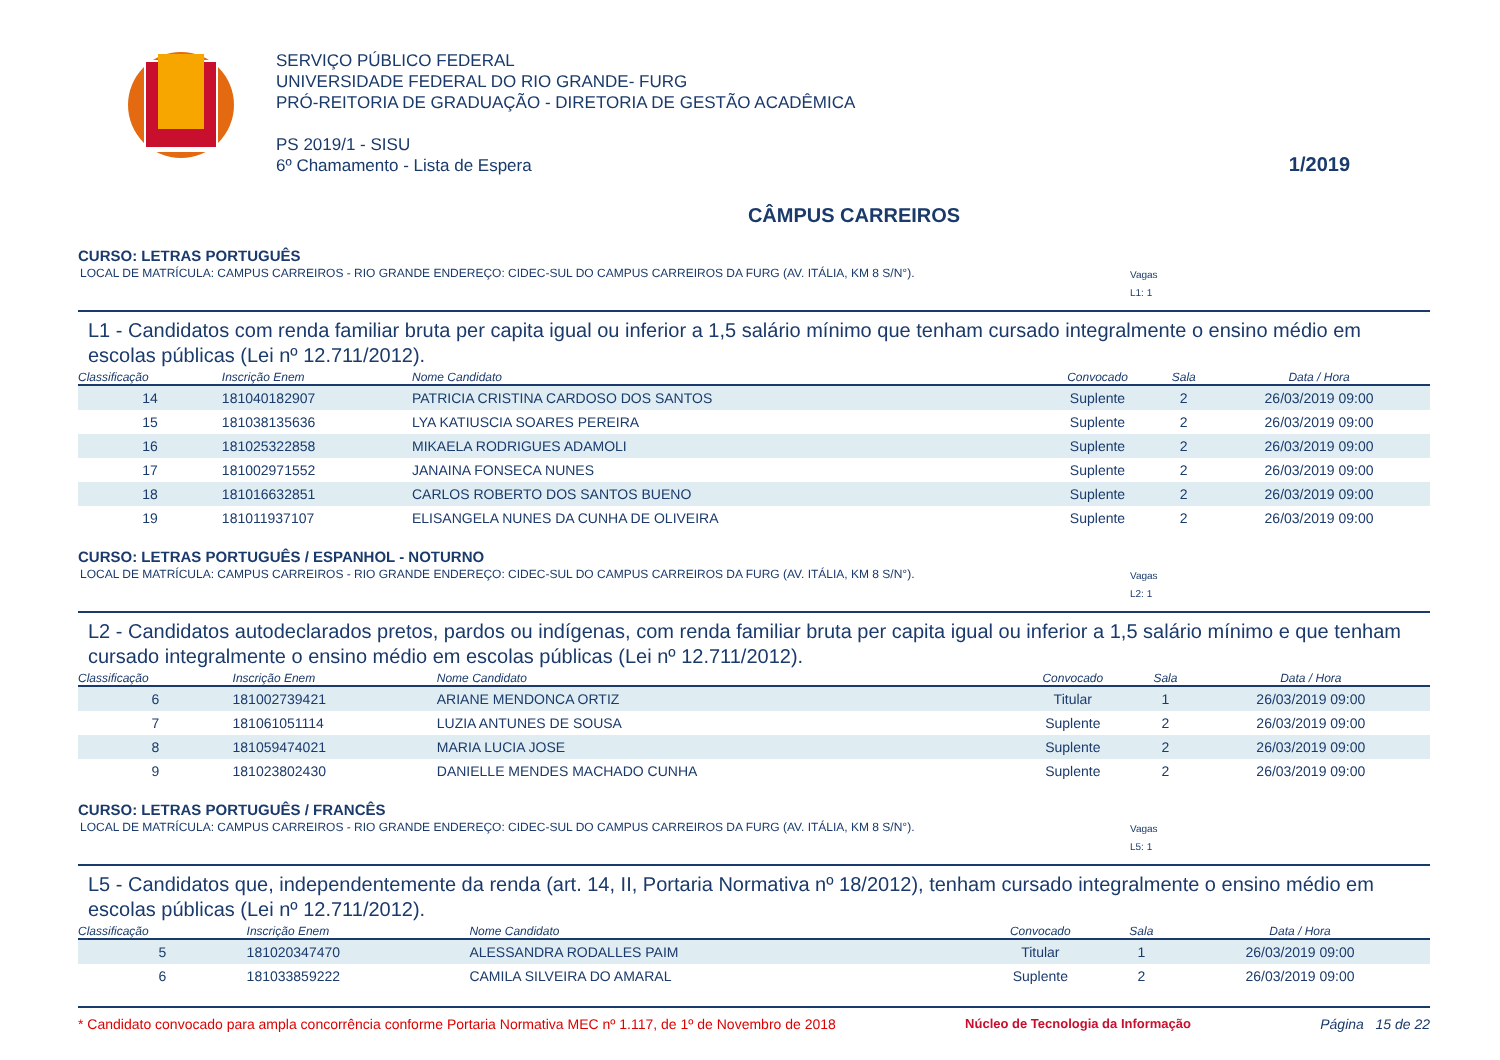SERVIÇO PÚBLICO FEDERAL
UNIVERSIDADE FEDERAL DO RIO GRANDE- FURG
PRÓ-REITORIA DE GRADUAÇÃO - DIRETORIA DE GESTÃO ACADÊMICA
PS 2019/1 - SISU
6º Chamamento - Lista de Espera
1/2019
CÂMPUS CARREIROS
CURSO: LETRAS PORTUGUÊS
LOCAL DE MATRÍCULA: CAMPUS CARREIROS - RIO GRANDE ENDEREÇO: CIDEC-SUL DO CAMPUS CARREIROS DA FURG (AV. ITÁLIA, KM 8 S/N°). Vagas
L1: 1
L1 - Candidatos com renda familiar bruta per capita igual ou inferior a 1,5 salário mínimo que tenham cursado integralmente o ensino médio em escolas públicas (Lei nº 12.711/2012).
| Classificação | Inscrição Enem | Nome Candidato | Convocado | Sala | Data / Hora |
| --- | --- | --- | --- | --- | --- |
| 14 | 181040182907 | PATRICIA CRISTINA CARDOSO DOS SANTOS | Suplente | 2 | 26/03/2019 09:00 |
| 15 | 181038135636 | LYA KATIUSCIA SOARES PEREIRA | Suplente | 2 | 26/03/2019 09:00 |
| 16 | 181025322858 | MIKAELA RODRIGUES ADAMOLI | Suplente | 2 | 26/03/2019 09:00 |
| 17 | 181002971552 | JANAINA FONSECA NUNES | Suplente | 2 | 26/03/2019 09:00 |
| 18 | 181016632851 | CARLOS ROBERTO DOS SANTOS BUENO | Suplente | 2 | 26/03/2019 09:00 |
| 19 | 181011937107 | ELISANGELA NUNES DA CUNHA DE OLIVEIRA | Suplente | 2 | 26/03/2019 09:00 |
CURSO: LETRAS PORTUGUÊS / ESPANHOL - NOTURNO
LOCAL DE MATRÍCULA: CAMPUS CARREIROS - RIO GRANDE ENDEREÇO: CIDEC-SUL DO CAMPUS CARREIROS DA FURG (AV. ITÁLIA, KM 8 S/N°). Vagas
L2: 1
L2 - Candidatos autodeclarados pretos, pardos ou indígenas, com renda familiar bruta per capita igual ou inferior a 1,5 salário mínimo e que tenham cursado integralmente o ensino médio em escolas públicas (Lei nº 12.711/2012).
| Classificação | Inscrição Enem | Nome Candidato | Convocado | Sala | Data / Hora |
| --- | --- | --- | --- | --- | --- |
| 6 | 181002739421 | ARIANE MENDONCA ORTIZ | Titular | 1 | 26/03/2019 09:00 |
| 7 | 181061051114 | LUZIA ANTUNES DE SOUSA | Suplente | 2 | 26/03/2019 09:00 |
| 8 | 181059474021 | MARIA LUCIA JOSE | Suplente | 2 | 26/03/2019 09:00 |
| 9 | 181023802430 | DANIELLE MENDES MACHADO CUNHA | Suplente | 2 | 26/03/2019 09:00 |
CURSO: LETRAS PORTUGUÊS / FRANCÊS
LOCAL DE MATRÍCULA: CAMPUS CARREIROS - RIO GRANDE ENDEREÇO: CIDEC-SUL DO CAMPUS CARREIROS DA FURG (AV. ITÁLIA, KM 8 S/N°). Vagas
L5: 1
L5 - Candidatos que, independentemente da renda (art. 14, II, Portaria Normativa nº 18/2012), tenham cursado integralmente o ensino médio em escolas públicas (Lei nº 12.711/2012).
| Classificação | Inscrição Enem | Nome Candidato | Convocado | Sala | Data / Hora |
| --- | --- | --- | --- | --- | --- |
| 5 | 181020347470 | ALESSANDRA RODALLES PAIM | Titular | 1 | 26/03/2019 09:00 |
| 6 | 181033859222 | CAMILA SILVEIRA DO AMARAL | Suplente | 2 | 26/03/2019 09:00 |
* Candidato convocado para ampla concorrência conforme Portaria Normativa MEC nº 1.117, de 1º de Novembro de 2018 Núcleo de Tecnologia da Informação Página 15 de 22